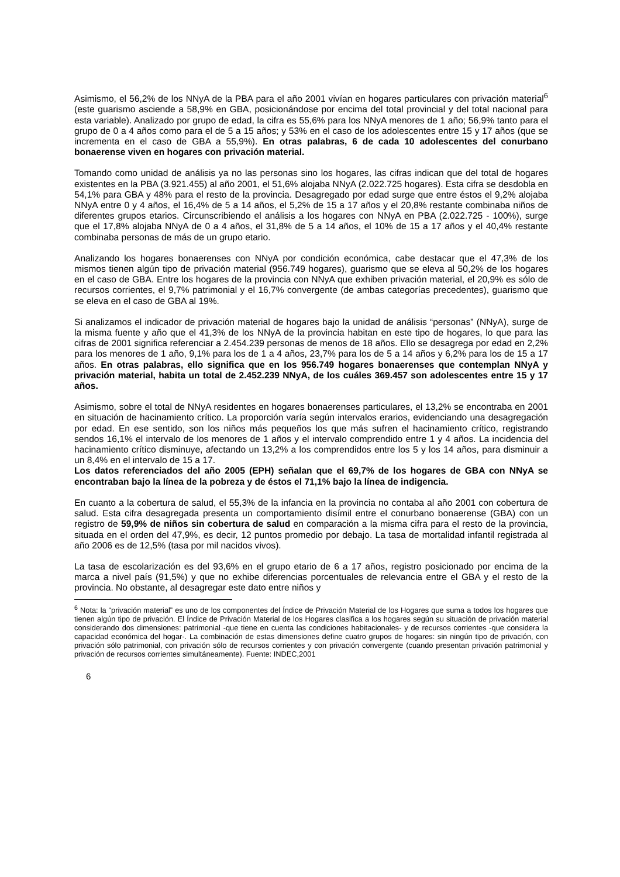Asimismo, el 56,2% de los NNyA de la PBA para el año 2001 vivían en hogares particulares con privación material<sup>6</sup> (este guarismo asciende a 58,9% en GBA, posicionándose por encima del total provincial y del total nacional para esta variable). Analizado por grupo de edad, la cifra es 55,6% para los NNyA menores de 1 año; 56,9% tanto para el grupo de 0 a 4 años como para el de 5 a 15 años; y 53% en el caso de los adolescentes entre 15 y 17 años (que se incrementa en el caso de GBA a 55,9%). En otras palabras, 6 de cada 10 adolescentes del conurbano bonaerense viven en hogares con privación material.
Tomando como unidad de análisis ya no las personas sino los hogares, las cifras indican que del total de hogares existentes en la PBA (3.921.455) al año 2001, el 51,6% alojaba NNyA (2.022.725 hogares). Esta cifra se desdobla en 54,1% para GBA y 48% para el resto de la provincia. Desagregado por edad surge que entre éstos el 9,2% alojaba NNyA entre 0 y 4 años, el 16,4% de 5 a 14 años, el 5,2% de 15 a 17 años y el 20,8% restante combinaba niños de diferentes grupos etarios. Circunscribiendo el análisis a los hogares con NNyA en PBA (2.022.725 - 100%), surge que el 17,8% alojaba NNyA de 0 a 4 años, el 31,8% de 5 a 14 años, el 10% de 15 a 17 años y el 40,4% restante combinaba personas de más de un grupo etario.
Analizando los hogares bonaerenses con NNyA por condición económica, cabe destacar que el 47,3% de los mismos tienen algún tipo de privación material (956.749 hogares), guarismo que se eleva al 50,2% de los hogares en el caso de GBA. Entre los hogares de la provincia con NNyA que exhiben privación material, el 20,9% es sólo de recursos corrientes, el 9,7% patrimonial y el 16,7% convergente (de ambas categorías precedentes), guarismo que se eleva en el caso de GBA al 19%.
Si analizamos el indicador de privación material de hogares bajo la unidad de análisis “personas” (NNyA), surge de la misma fuente y año que el 41,3% de los NNyA de la provincia habitan en este tipo de hogares, lo que para las cifras de 2001 significa referenciar a 2.454.239 personas de menos de 18 años. Ello se desagrega por edad en 2,2% para los menores de 1 año, 9,1% para los de 1 a 4 años, 23,7% para los de 5 a 14 años y 6,2% para los de 15 a 17 años. En otras palabras, ello significa que en los 956.749 hogares bonaerenses que contemplan NNyA y privación material, habita un total de 2.452.239 NNyA, de los cuáles 369.457 son adolescentes entre 15 y 17 años.
Asimismo, sobre el total de NNyA residentes en hogares bonaerenses particulares, el 13,2% se encontraba en 2001 en situación de hacinamiento crítico. La proporción varía según intervalos erarios, evidenciando una desagregación por edad. En ese sentido, son los niños más pequeños los que más sufren el hacinamiento crítico, registrando sendos 16,1% el intervalo de los menores de 1 años y el intervalo comprendido entre 1 y 4 años. La incidencia del hacinamiento crítico disminuye, afectando un 13,2% a los comprendidos entre los 5 y los 14 años, para disminuir a un 8,4% en el intervalo de 15 a 17.
Los datos referenciados del año 2005 (EPH) señalan que el 69,7% de los hogares de GBA con NNyA se encontraban bajo la línea de la pobreza y de éstos el 71,1% bajo la línea de indigencia.
En cuanto a la cobertura de salud, el 55,3% de la infancia en la provincia no contaba al año 2001 con cobertura de salud. Esta cifra desagregada presenta un comportamiento disímil entre el conurbano bonaerense (GBA) con un registro de 59,9% de niños sin cobertura de salud en comparación a la misma cifra para el resto de la provincia, situada en el orden del 47,9%, es decir, 12 puntos promedio por debajo. La tasa de mortalidad infantil registrada al año 2006 es de 12,5% (tasa por mil nacidos vivos).
La tasa de escolarización es del 93,6% en el grupo etario de 6 a 17 años, registro posicionado por encima de la marca a nivel país (91,5%) y que no exhibe diferencias porcentuales de relevancia entre el GBA y el resto de la provincia. No obstante, al desagregar este dato entre niños y
<sup>6</sup> Nota: la “privación material” es uno de los componentes del Índice de Privación Material de los Hogares que suma a todos los hogares que tienen algún tipo de privación. El Índice de Privación Material de los Hogares clasifica a los hogares según su situación de privación material considerando dos dimensiones: patrimonial -que tiene en cuenta las condiciones habitacionales- y de recursos corrientes -que considera la capacidad económica del hogar-. La combinación de estas dimensiones define cuatro grupos de hogares: sin ningún tipo de privación, con privación sólo patrimonial, con privación sólo de recursos corrientes y con privación convergente (cuando presentan privación patrimonial y privación de recursos corrientes simultáneamente). Fuente: INDEC,2001
6